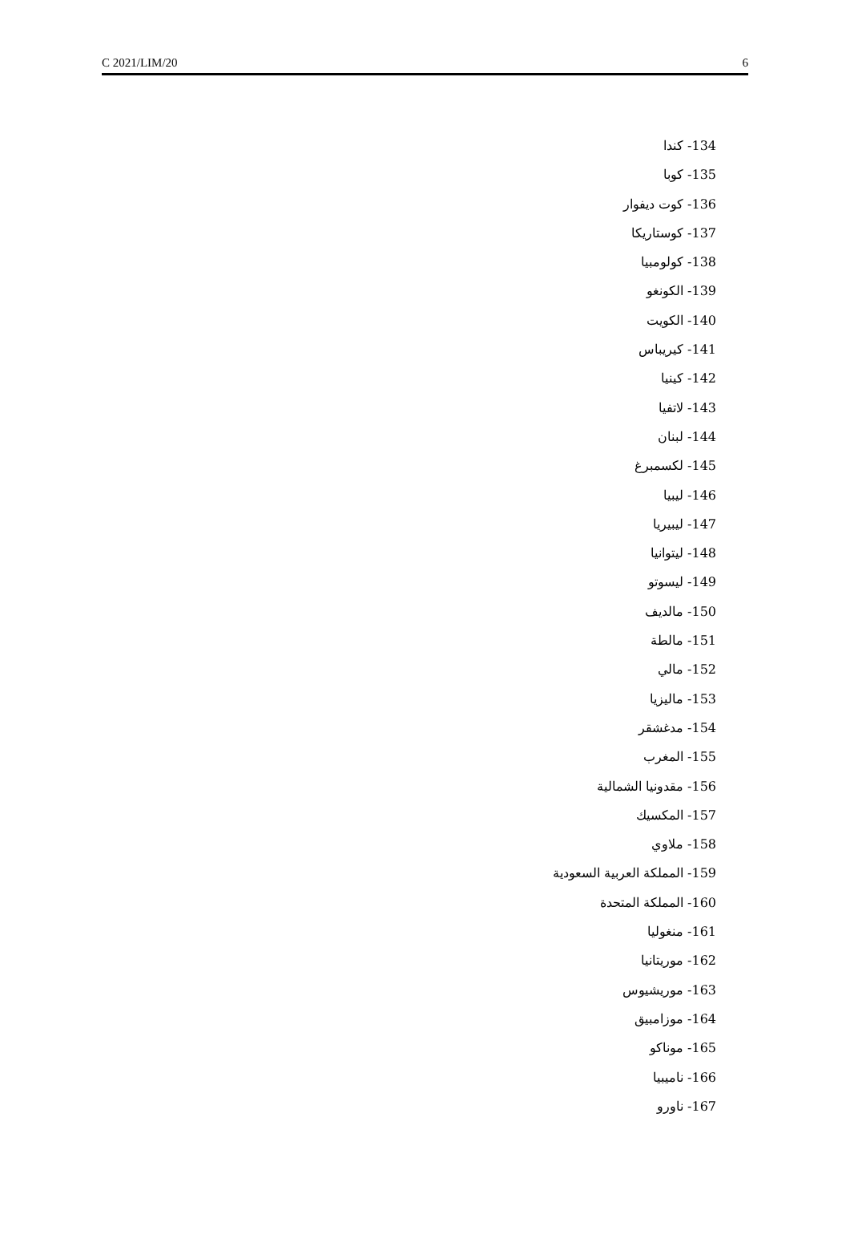C 2021/LIM/20 6
134- كندا
135- كوبا
136- كوت ديفوار
137- كوستاريكا
138- كولومبيا
139- الكونغو
140- الكويت
141- كيريباس
142- كينيا
143- لاتفيا
144- لبنان
145- لكسمبرغ
146- ليبيا
147- ليبيريا
148- ليتوانيا
149- ليسوتو
150- مالديف
151- مالطة
152- مالي
153- ماليزيا
154- مدغشقر
155- المغرب
156- مقدونيا الشمالية
157- المكسيك
158- ملاوي
159- المملكة العربية السعودية
160- المملكة المتحدة
161- منغوليا
162- موريتانيا
163- موريشيوس
164- موزامبيق
165- موناكو
166- ناميبيا
167- ناورو